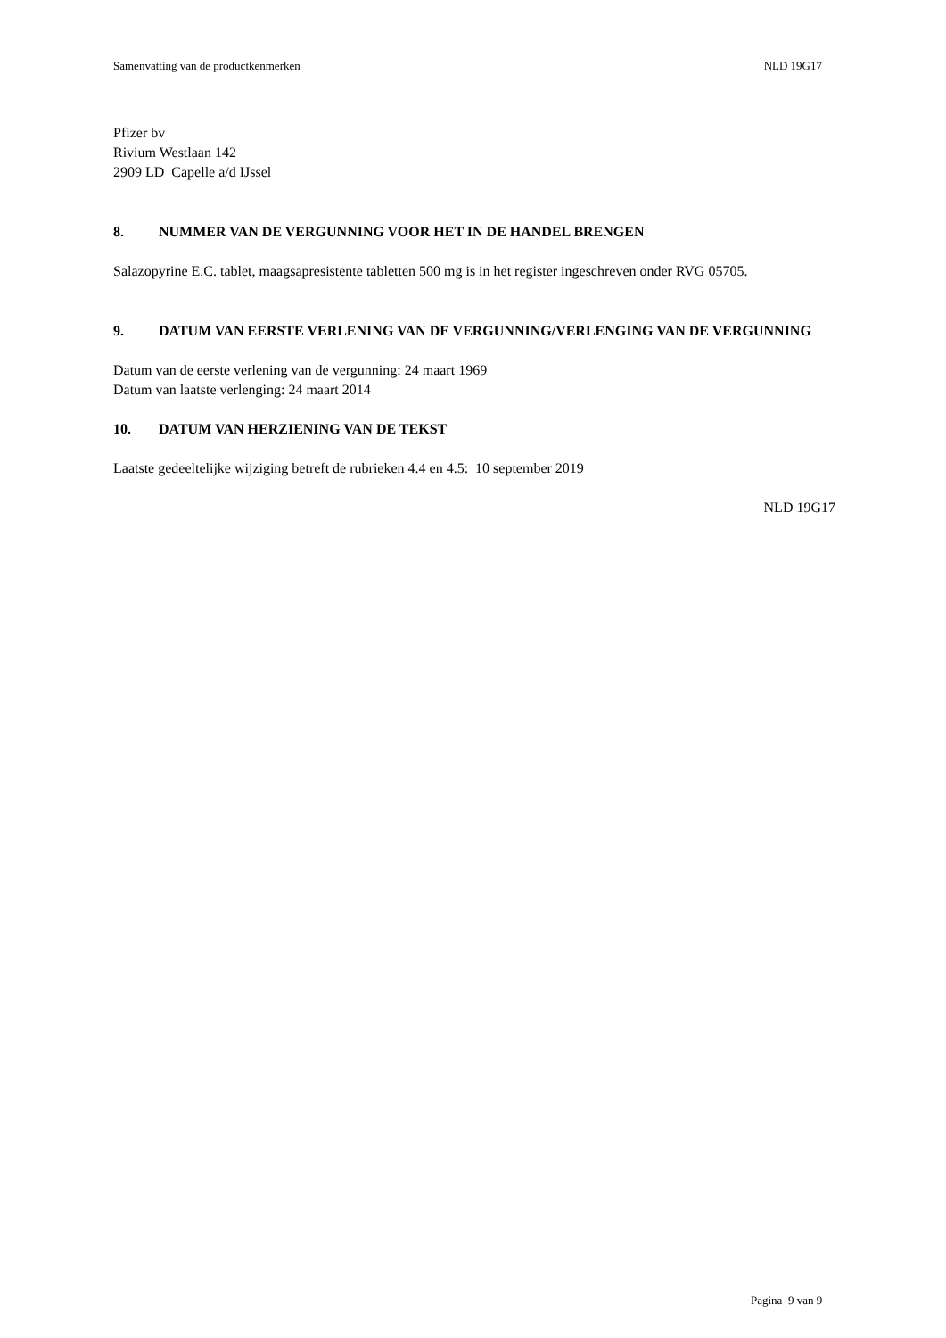Samenvatting van de productkenmerken NLD 19G17
Pfizer bv
Rivium Westlaan 142
2909 LD Capelle a/d IJssel
8. NUMMER VAN DE VERGUNNING VOOR HET IN DE HANDEL BRENGEN
Salazopyrine E.C. tablet, maagsapresistente tabletten 500 mg is in het register ingeschreven onder RVG 05705.
9. DATUM VAN EERSTE VERLENING VAN DE VERGUNNING/VERLENGING VAN DE VERGUNNING
Datum van de eerste verlening van de vergunning: 24 maart 1969
Datum van laatste verlenging: 24 maart 2014
10. DATUM VAN HERZIENING VAN DE TEKST
Laatste gedeeltelijke wijziging betreft de rubrieken 4.4 en 4.5: 10 september 2019
NLD 19G17
Pagina 9 van 9